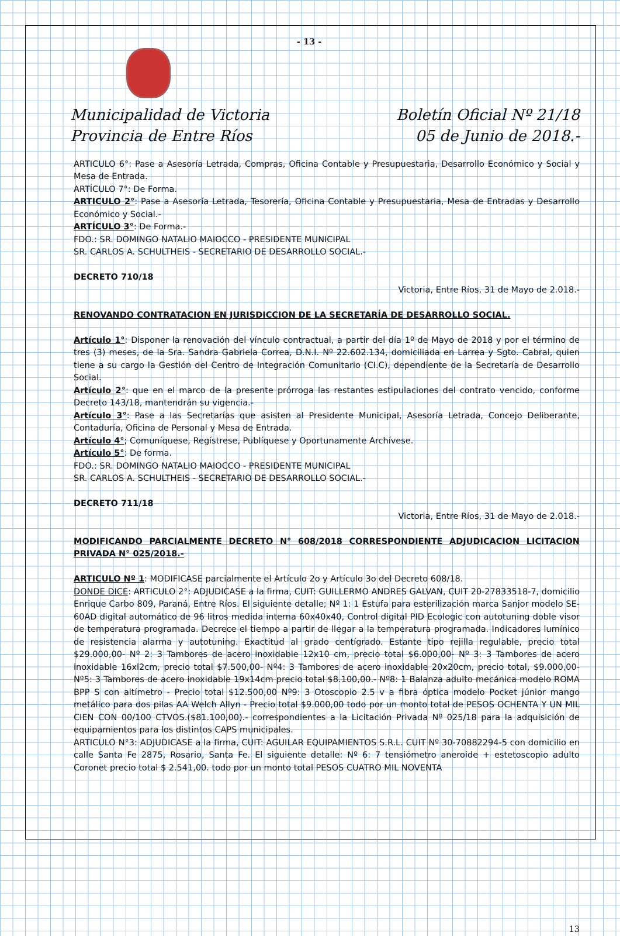- 13 -
Municipalidad de Victoria
Provincia de Entre Ríos
Boletín Oficial Nº 21/18
05 de Junio de 2018.-
ARTICULO 6°: Pase a Asesoría Letrada, Compras, Oficina Contable y Presupuestaria, Desarrollo Económico y Social y Mesa de Entrada.
ARTÍCULO 7°: De Forma.
ARTICULO 2°: Pase a Asesoría Letrada, Tesorería, Oficina Contable y Presupuestaria, Mesa de Entradas y Desarrollo Económico y Social.-
ARTÍCULO 3°: De Forma.-
FDO.: SR. DOMINGO NATALIO MAIOCCO - PRESIDENTE MUNICIPAL
SR. CARLOS A. SCHULTHEIS - SECRETARIO DE DESARROLLO SOCIAL.-
DECRETO 710/18
Victoria, Entre Ríos, 31 de Mayo de 2.018.-
RENOVANDO CONTRATACION EN JURISDICCION DE LA SECRETARÍA DE DESARROLLO SOCIAL.
Artículo 1°: Disponer la renovación del vínculo contractual, a partir del día 1º de Mayo de 2018 y por el término de tres (3) meses, de la Sra. Sandra Gabriela Correa, D.N.I. Nº 22.602.134, domiciliada en Larrea y Sgto. Cabral, quien tiene a su cargo la Gestión del Centro de Integración Comunitario (CI.C), dependiente de la Secretaría de Desarrollo Social.
Artículo 2°: que en el marco de la presente prórroga las restantes estipulaciones del contrato vencido, conforme Decreto 143/18, mantendrán su vigencia.-
Artículo 3°: Pase a las Secretarías que asisten al Presidente Municipal, Asesoría Letrada, Concejo Deliberante, Contaduría, Oficina de Personal y Mesa de Entrada.
Artículo 4°; Comuníquese, Regístrese, Publíquese y Oportunamente Archívese.
Artículo 5°: De forma.
FDO.: SR. DOMINGO NATALIO MAIOCCO - PRESIDENTE MUNICIPAL
SR. CARLOS A. SCHULTHEIS - SECRETARIO DE DESARROLLO SOCIAL.-
DECRETO 711/18
Victoria, Entre Ríos, 31 de Mayo de 2.018.-
MODIFICANDO PARCIALMENTE DECRETO N° 608/2018 CORRESPONDIENTE ADJUDICACION LICITACION PRIVADA N° 025/2018.-
ARTICULO Nº 1: MODIFICASE parcialmente el Artículo 2o y Artículo 3o del Decreto 608/18.
DONDE DICE: ARTICULO 2°: ADJUDICASE a la firma, CUIT: GUILLERMO ANDRES GALVAN, CUIT 20-27833518-7, domicilio Enrique Carbo 809, Paraná, Entre Ríos. El siguiente detalle; Nº 1: 1 Estufa para esterilización marca Sanjor modelo SE-60AD digital automático de 96 litros medida interna 60x40x40, Control digital PID Ecologic con autotuning doble visor de temperatura programada. Decrece el tiempo a partir de llegar a la temperatura programada. Indicadores lumínico de resistencia alarma y autotuning. Exactitud al grado centígrado. Estante tipo rejilla regulable, precio total $29.000,00- Nº 2: 3 Tambores de acero inoxidable 12x10 cm, precio total $6.000,00- Nº 3: 3 Tambores de acero inoxidable 16xl2cm, precio total $7.500,00- Nº4: 3 Tambores de acero inoxidable 20x20cm, precio total, $9.000,00- Nº5: 3 Tambores de acero inoxidable 19x14cm precio total $8.100,00.- Nº8: 1 Balanza adulto mecánica modelo ROMA BPP S con altímetro - Precio total $12.500,00 Nº9: 3 Otoscopio 2.5 v a fibra óptica modelo Pocket júnior mango metálico para dos pilas AA Welch Allyn - Precio total $9.000,00 todo por un monto total de PESOS OCHENTA Y UN MIL CIEN CON 00/100 CTVOS.($81.100,00).- correspondientes a la Licitación Privada Nº 025/18 para la adquisición de equipamientos para los distintos CAPS municipales.
ARTICULO N°3: ADJUDICASE a la firma, CUIT: AGUILAR EQUIPAMIENTOS S.R.L. CUIT Nº 30-70882294-5 con domicilio en calle Santa Fe 2875, Rosario, Santa Fe. El siguiente detalle: Nº 6: 7 tensiómetro aneroide + estetoscopio adulto Coronet precio total $ 2.541,00. todo por un monto total PESOS CUATRO MIL NOVENTA
13